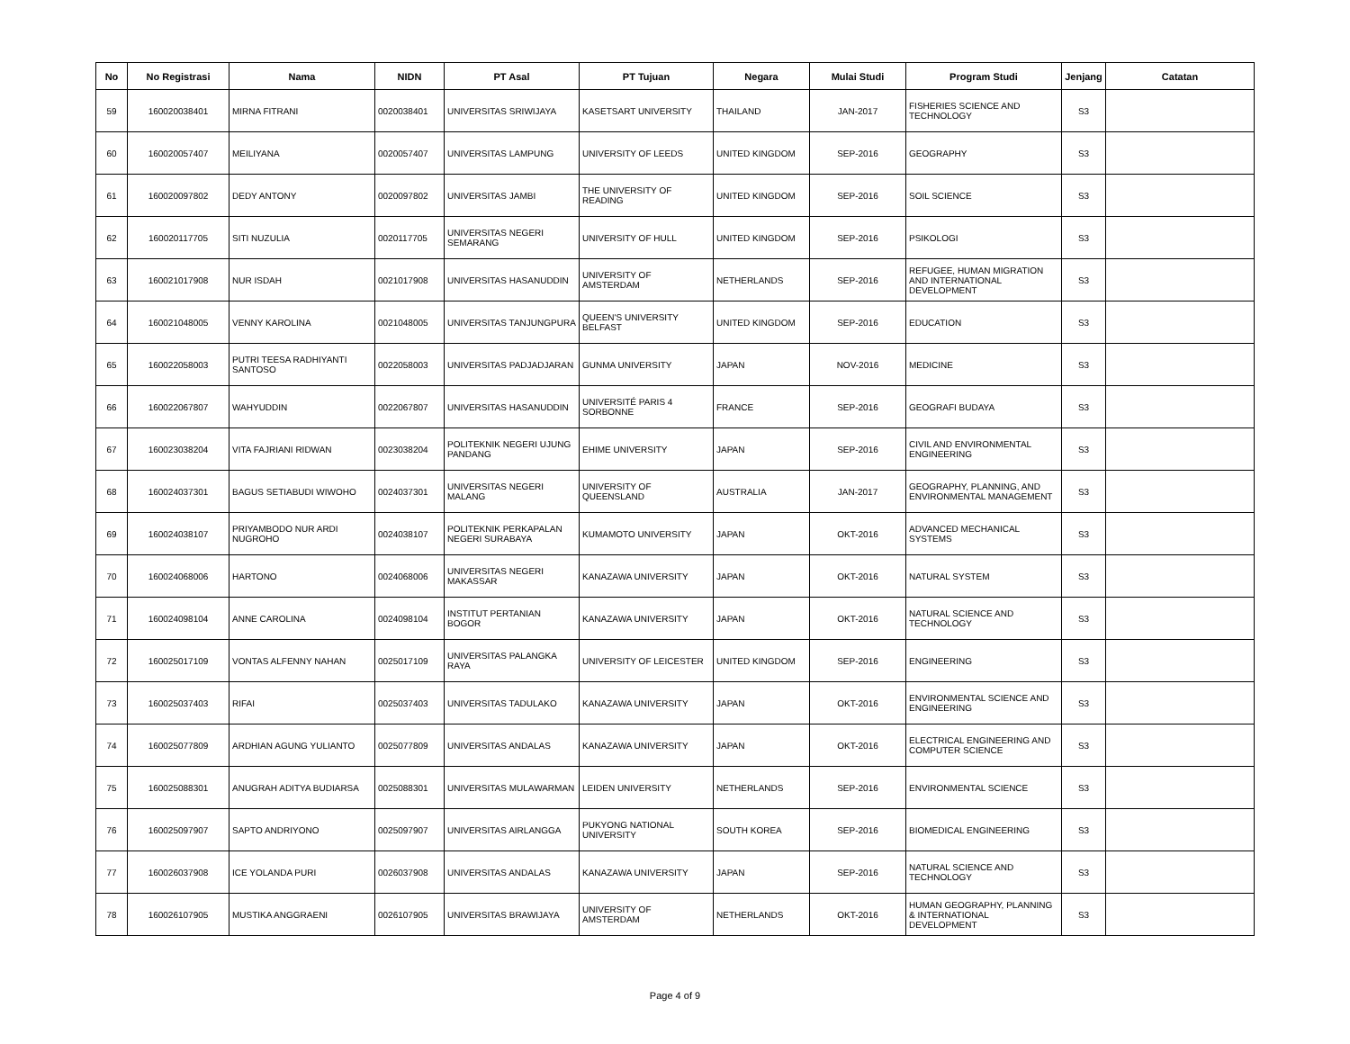| No | No Registrasi | Nama | NIDN | PT Asal | PT Tujuan | Negara | Mulai Studi | Program Studi | Jenjang | Catatan |
| --- | --- | --- | --- | --- | --- | --- | --- | --- | --- | --- |
| 59 | 160020038401 | MIRNA FITRANI | 0020038401 | UNIVERSITAS SRIWIJAYA | KASETSART UNIVERSITY | THAILAND | JAN-2017 | FISHERIES SCIENCE AND TECHNOLOGY | S3 | |
| 60 | 160020057407 | MEILIYANA | 0020057407 | UNIVERSITAS LAMPUNG | UNIVERSITY OF LEEDS | UNITED KINGDOM | SEP-2016 | GEOGRAPHY | S3 | |
| 61 | 160020097802 | DEDY ANTONY | 0020097802 | UNIVERSITAS JAMBI | THE UNIVERSITY OF READING | UNITED KINGDOM | SEP-2016 | SOIL SCIENCE | S3 | |
| 62 | 160020117705 | SITI NUZULIA | 0020117705 | UNIVERSITAS NEGERI SEMARANG | UNIVERSITY OF HULL | UNITED KINGDOM | SEP-2016 | PSIKOLOGI | S3 | |
| 63 | 160021017908 | NUR ISDAH | 0021017908 | UNIVERSITAS HASANUDDIN | UNIVERSITY OF AMSTERDAM | NETHERLANDS | SEP-2016 | REFUGEE, HUMAN MIGRATION AND INTERNATIONAL DEVELOPMENT | S3 | |
| 64 | 160021048005 | VENNY KAROLINA | 0021048005 | UNIVERSITAS TANJUNGPURA | QUEEN'S UNIVERSITY BELFAST | UNITED KINGDOM | SEP-2016 | EDUCATION | S3 | |
| 65 | 160022058003 | PUTRI TEESA RADHIYANTI SANTOSO | 0022058003 | UNIVERSITAS PADJADJARAN | GUNMA UNIVERSITY | JAPAN | NOV-2016 | MEDICINE | S3 | |
| 66 | 160022067807 | WAHYUDDIN | 0022067807 | UNIVERSITAS HASANUDDIN | UNIVERSITÉ PARIS 4 SORBONNE | FRANCE | SEP-2016 | GEOGRAFI BUDAYA | S3 | |
| 67 | 160023038204 | VITA FAJRIANI RIDWAN | 0023038204 | POLITEKNIK NEGERI UJUNG PANDANG | EHIME UNIVERSITY | JAPAN | SEP-2016 | CIVIL AND ENVIRONMENTAL ENGINEERING | S3 | |
| 68 | 160024037301 | BAGUS SETIABUDI WIWOHO | 0024037301 | UNIVERSITAS NEGERI MALANG | UNIVERSITY OF QUEENSLAND | AUSTRALIA | JAN-2017 | GEOGRAPHY, PLANNING, AND ENVIRONMENTAL MANAGEMENT | S3 | |
| 69 | 160024038107 | PRIYAMBODO NUR ARDI NUGROHO | 0024038107 | POLITEKNIK PERKAPALAN NEGERI SURABAYA | KUMAMOTO UNIVERSITY | JAPAN | OKT-2016 | ADVANCED MECHANICAL SYSTEMS | S3 | |
| 70 | 160024068006 | HARTONO | 0024068006 | UNIVERSITAS NEGERI MAKASSAR | KANAZAWA UNIVERSITY | JAPAN | OKT-2016 | NATURAL SYSTEM | S3 | |
| 71 | 160024098104 | ANNE CAROLINA | 0024098104 | INSTITUT PERTANIAN BOGOR | KANAZAWA UNIVERSITY | JAPAN | OKT-2016 | NATURAL SCIENCE AND TECHNOLOGY | S3 | |
| 72 | 160025017109 | VONTAS ALFENNY NAHAN | 0025017109 | UNIVERSITAS PALANGKA RAYA | UNIVERSITY OF LEICESTER | UNITED KINGDOM | SEP-2016 | ENGINEERING | S3 | |
| 73 | 160025037403 | RIFAI | 0025037403 | UNIVERSITAS TADULAKO | KANAZAWA UNIVERSITY | JAPAN | OKT-2016 | ENVIRONMENTAL SCIENCE AND ENGINEERING | S3 | |
| 74 | 160025077809 | ARDHIAN AGUNG YULIANTO | 0025077809 | UNIVERSITAS ANDALAS | KANAZAWA UNIVERSITY | JAPAN | OKT-2016 | ELECTRICAL ENGINEERING AND COMPUTER SCIENCE | S3 | |
| 75 | 160025088301 | ANUGRAH ADITYA BUDIARSA | 0025088301 | UNIVERSITAS MULAWARMAN | LEIDEN UNIVERSITY | NETHERLANDS | SEP-2016 | ENVIRONMENTAL SCIENCE | S3 | |
| 76 | 160025097907 | SAPTO ANDRIYONO | 0025097907 | UNIVERSITAS AIRLANGGA | PUKYONG NATIONAL UNIVERSITY | SOUTH KOREA | SEP-2016 | BIOMEDICAL ENGINEERING | S3 | |
| 77 | 160026037908 | ICE YOLANDA PURI | 0026037908 | UNIVERSITAS ANDALAS | KANAZAWA UNIVERSITY | JAPAN | SEP-2016 | NATURAL SCIENCE AND TECHNOLOGY | S3 | |
| 78 | 160026107905 | MUSTIKA ANGGRAENI | 0026107905 | UNIVERSITAS BRAWIJAYA | UNIVERSITY OF AMSTERDAM | NETHERLANDS | OKT-2016 | HUMAN GEOGRAPHY, PLANNING & INTERNATIONAL DEVELOPMENT | S3 | |
Page 4 of 9